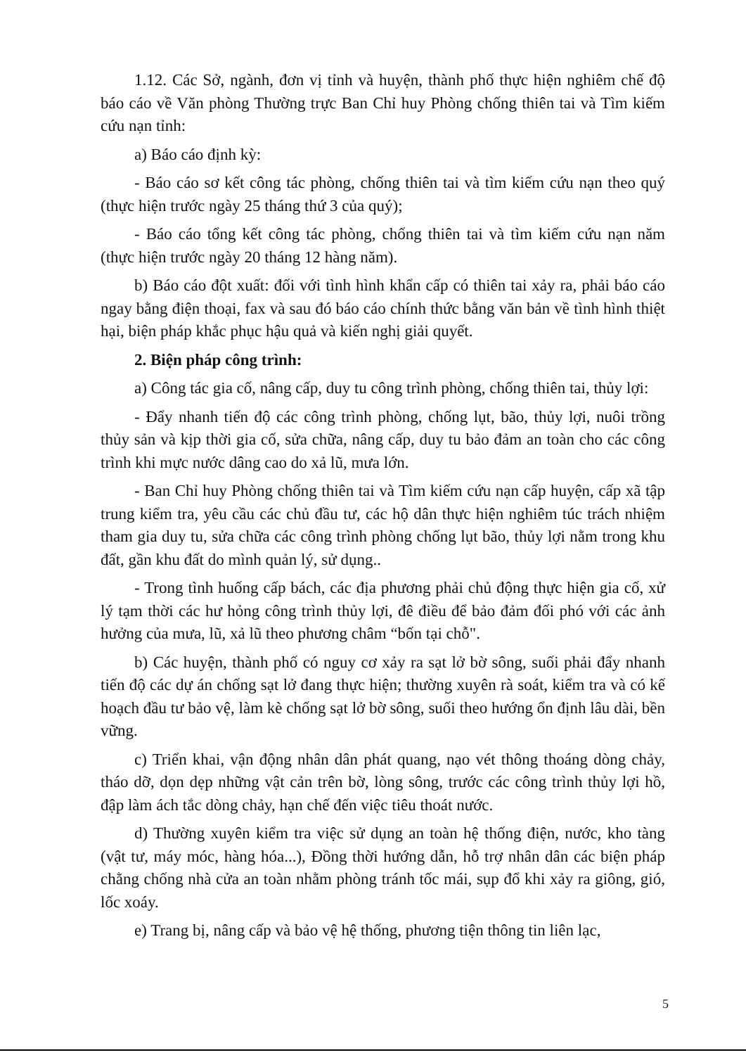1.12. Các Sở, ngành, đơn vị tỉnh và huyện, thành phố thực hiện nghiêm chế độ báo cáo về Văn phòng Thường trực Ban Chỉ huy Phòng chống thiên tai và Tìm kiếm cứu nạn tỉnh:
a) Báo cáo định kỳ:
- Báo cáo sơ kết công tác phòng, chống thiên tai và tìm kiếm cứu nạn theo quý (thực hiện trước ngày 25 tháng thứ 3 của quý);
- Báo cáo tổng kết công tác phòng, chống thiên tai và tìm kiếm cứu nạn năm (thực hiện trước ngày 20 tháng 12 hàng năm).
b) Báo cáo đột xuất: đối với tình hình khẩn cấp có thiên tai xảy ra, phải báo cáo ngay bằng điện thoại, fax và sau đó báo cáo chính thức bằng văn bản về tình hình thiệt hại, biện pháp khắc phục hậu quả và kiến nghị giải quyết.
2. Biện pháp công trình:
a) Công tác gia cố, nâng cấp, duy tu công trình phòng, chống thiên tai, thủy lợi:
- Đẩy nhanh tiến độ các công trình phòng, chống lụt, bão, thủy lợi, nuôi trồng thủy sản và kịp thời gia cố, sửa chữa, nâng cấp, duy tu bảo đảm an toàn cho các công trình khi mực nước dâng cao do xả lũ, mưa lớn.
- Ban Chỉ huy Phòng chống thiên tai và Tìm kiếm cứu nạn cấp huyện, cấp xã tập trung kiểm tra, yêu cầu các chủ đầu tư, các hộ dân thực hiện nghiêm túc trách nhiệm tham gia duy tu, sửa chữa các công trình phòng chống lụt bão, thủy lợi nằm trong khu đất, gần khu đất do mình quản lý, sử dụng..
- Trong tình huống cấp bách, các địa phương phải chủ động thực hiện gia cố, xử lý tạm thời các hư hỏng công trình thủy lợi, đê điều để bảo đảm đối phó với các ảnh hưởng của mưa, lũ, xả lũ theo phương châm “bốn tại chỗ".
b) Các huyện, thành phố có nguy cơ xảy ra sạt lở bờ sông, suối phải đẩy nhanh tiến độ các dự án chống sạt lở đang thực hiện; thường xuyên rà soát, kiểm tra và có kế hoạch đầu tư bảo vệ, làm kè chống sạt lở bờ sông, suối theo hướng ổn định lâu dài, bền vững.
c) Triển khai, vận động nhân dân phát quang, nạo vét thông thoáng dòng chảy, tháo dỡ, dọn dẹp những vật cản trên bờ, lòng sông, trước các công trình thủy lợi hồ, đập làm ách tắc dòng chảy, hạn chế đến việc tiêu thoát nước.
d) Thường xuyên kiểm tra việc sử dụng an toàn hệ thống điện, nước, kho tàng (vật tư, máy móc, hàng hóa...), Đồng thời hướng dẫn, hỗ trợ nhân dân các biện pháp chằng chống nhà cửa an toàn nhằm phòng tránh tốc mái, sụp đổ khi xảy ra giông, gió, lốc xoáy.
e) Trang bị, nâng cấp và bảo vệ hệ thống, phương tiện thông tin liên lạc,
5